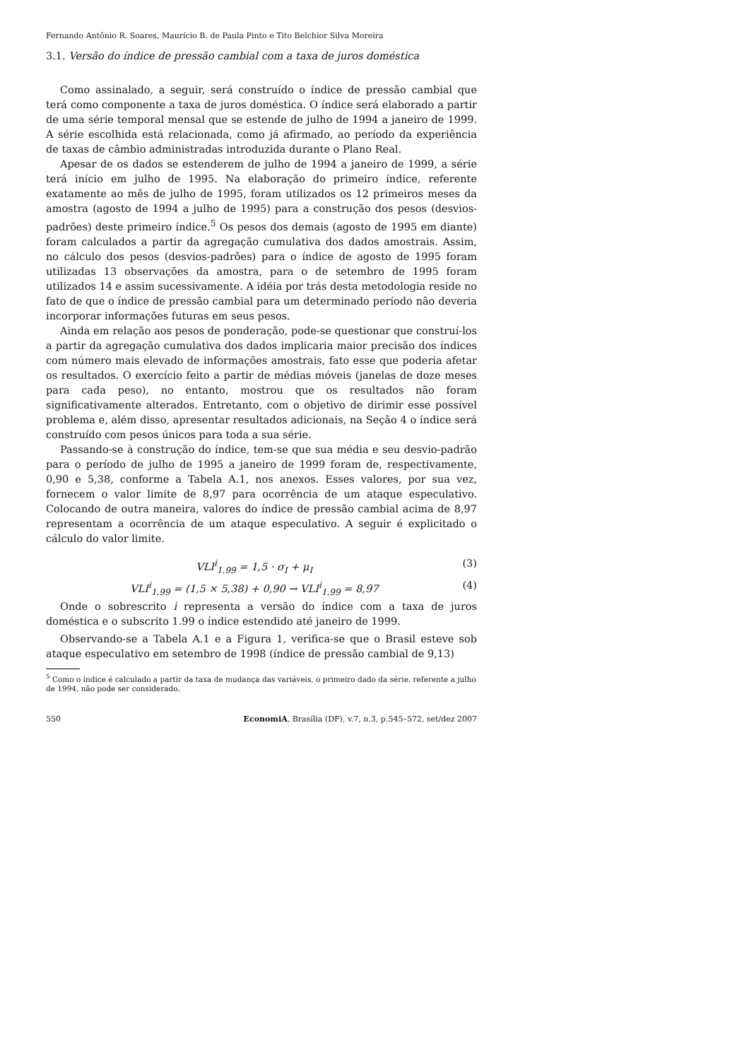Fernando Antônio R. Soares, Maurício B. de Paula Pinto e Tito Belchior Silva Moreira
3.1. Versão do índice de pressão cambial com a taxa de juros doméstica
Como assinalado, a seguir, será construído o índice de pressão cambial que terá como componente a taxa de juros doméstica. O índice será elaborado a partir de uma série temporal mensal que se estende de julho de 1994 a janeiro de 1999. A série escolhida está relacionada, como já afirmado, ao período da experiência de taxas de câmbio administradas introduzida durante o Plano Real.
Apesar de os dados se estenderem de julho de 1994 a janeiro de 1999, a série terá início em julho de 1995. Na elaboração do primeiro índice, referente exatamente ao mês de julho de 1995, foram utilizados os 12 primeiros meses da amostra (agosto de 1994 a julho de 1995) para a construção dos pesos (desvios-padrões) deste primeiro índice.<sup>5</sup> Os pesos dos demais (agosto de 1995 em diante) foram calculados a partir da agregação cumulativa dos dados amostrais. Assim, no cálculo dos pesos (desvios-padrões) para o índice de agosto de 1995 foram utilizadas 13 observações da amostra, para o de setembro de 1995 foram utilizados 14 e assim sucessivamente. A idéia por trás desta metodologia reside no fato de que o índice de pressão cambial para um determinado período não deveria incorporar informações futuras em seus pesos.
Ainda em relação aos pesos de ponderação, pode-se questionar que construí-los a partir da agregação cumulativa dos dados implicaria maior precisão dos índices com número mais elevado de informações amostrais, fato esse que poderia afetar os resultados. O exercício feito a partir de médias móveis (janelas de doze meses para cada peso), no entanto, mostrou que os resultados não foram significativamente alterados. Entretanto, com o objetivo de dirimir esse possível problema e, além disso, apresentar resultados adicionais, na Seção 4 o índice será construído com pesos únicos para toda a sua série.
Passando-se à construção do índice, tem-se que sua média e seu desvio-padrão para o período de julho de 1995 a janeiro de 1999 foram de, respectivamente, 0,90 e 5,38, conforme a Tabela A.1, nos anexos. Esses valores, por sua vez, fornecem o valor limite de 8,97 para ocorrência de um ataque especulativo. Colocando de outra maneira, valores do índice de pressão cambial acima de 8,97 representam a ocorrência de um ataque especulativo. A seguir é explicitado o cálculo do valor limite.
VLI<sup>i</sup><sub>1.99</sub> = 1,5 · σ<sub>I</sub> + μ<sub>I</sub> (3)
VLI<sup>i</sup><sub>1.99</sub> = (1,5 × 5,38) + 0,90 → VLI<sup>i</sup><sub>1.99</sub> = 8,97 (4)
Onde o sobrescrito i representa a versão do índice com a taxa de juros doméstica e o subscrito 1.99 o índice estendido até janeiro de 1999.
Observando-se a Tabela A.1 e a Figura 1, verifica-se que o Brasil esteve sob ataque especulativo em setembro de 1998 (índice de pressão cambial de 9,13)
<sup>5</sup> Como o índice é calculado a partir da taxa de mudança das variáveis, o primeiro dado da série, referente a julho de 1994, não pode ser considerado.
550 EconomiA, Brasília (DF), v.7, n.3, p.545–572, set/dez 2007